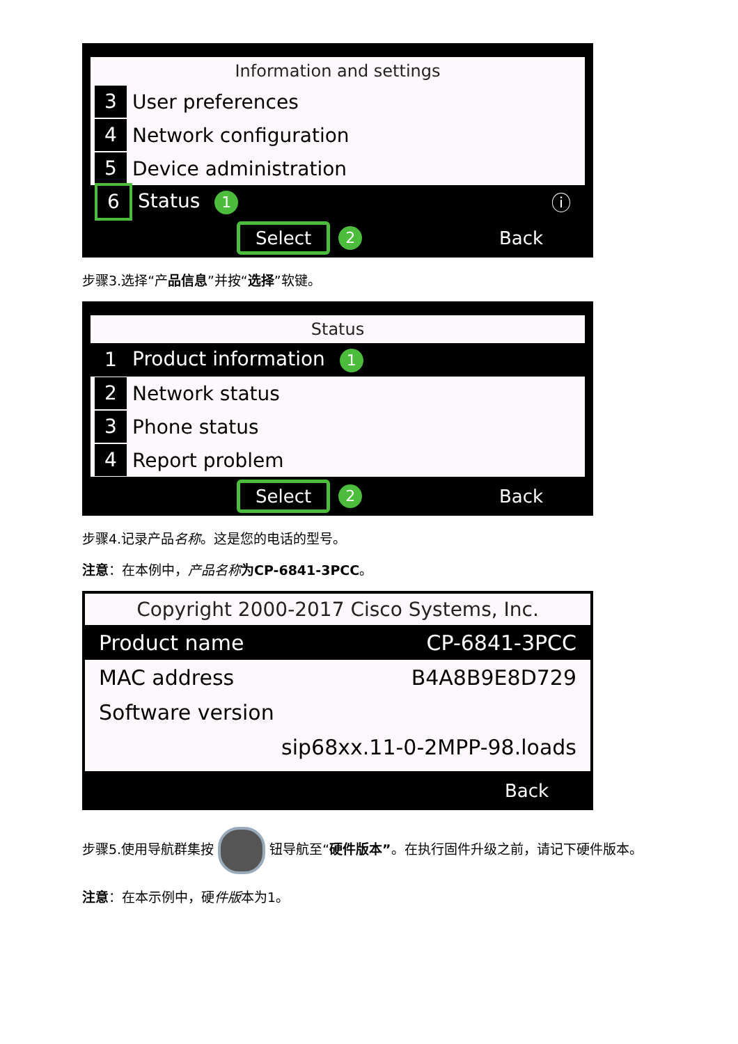Information and settings
3 User preferences
4 Network configuration
5 Device administration
6 Status 1 ⓘ
Select 2 Back
步骤3.选择“产品信息”并按“选择”软键。
Status
1 Product information 1
2 Network status
3 Phone status
4 Report problem
Select 2 Back
步骤4.记录产品名称。这是您的电话的型号。
注意：在本例中，产品名称 为CP-6841-3PCC。
Copyright 2000-2017 Cisco Systems, Inc.
Product name CP-6841-3PCC
MAC address B4A8B9E8D729
Software version
sip68xx.11-0-2MPP-98.loads
Back
步骤5.使用导航群集按 钮导航至“硬件版本”。在执行固件升级之前，请记下硬件版本。
注意：在本示例中，硬件版本为1。